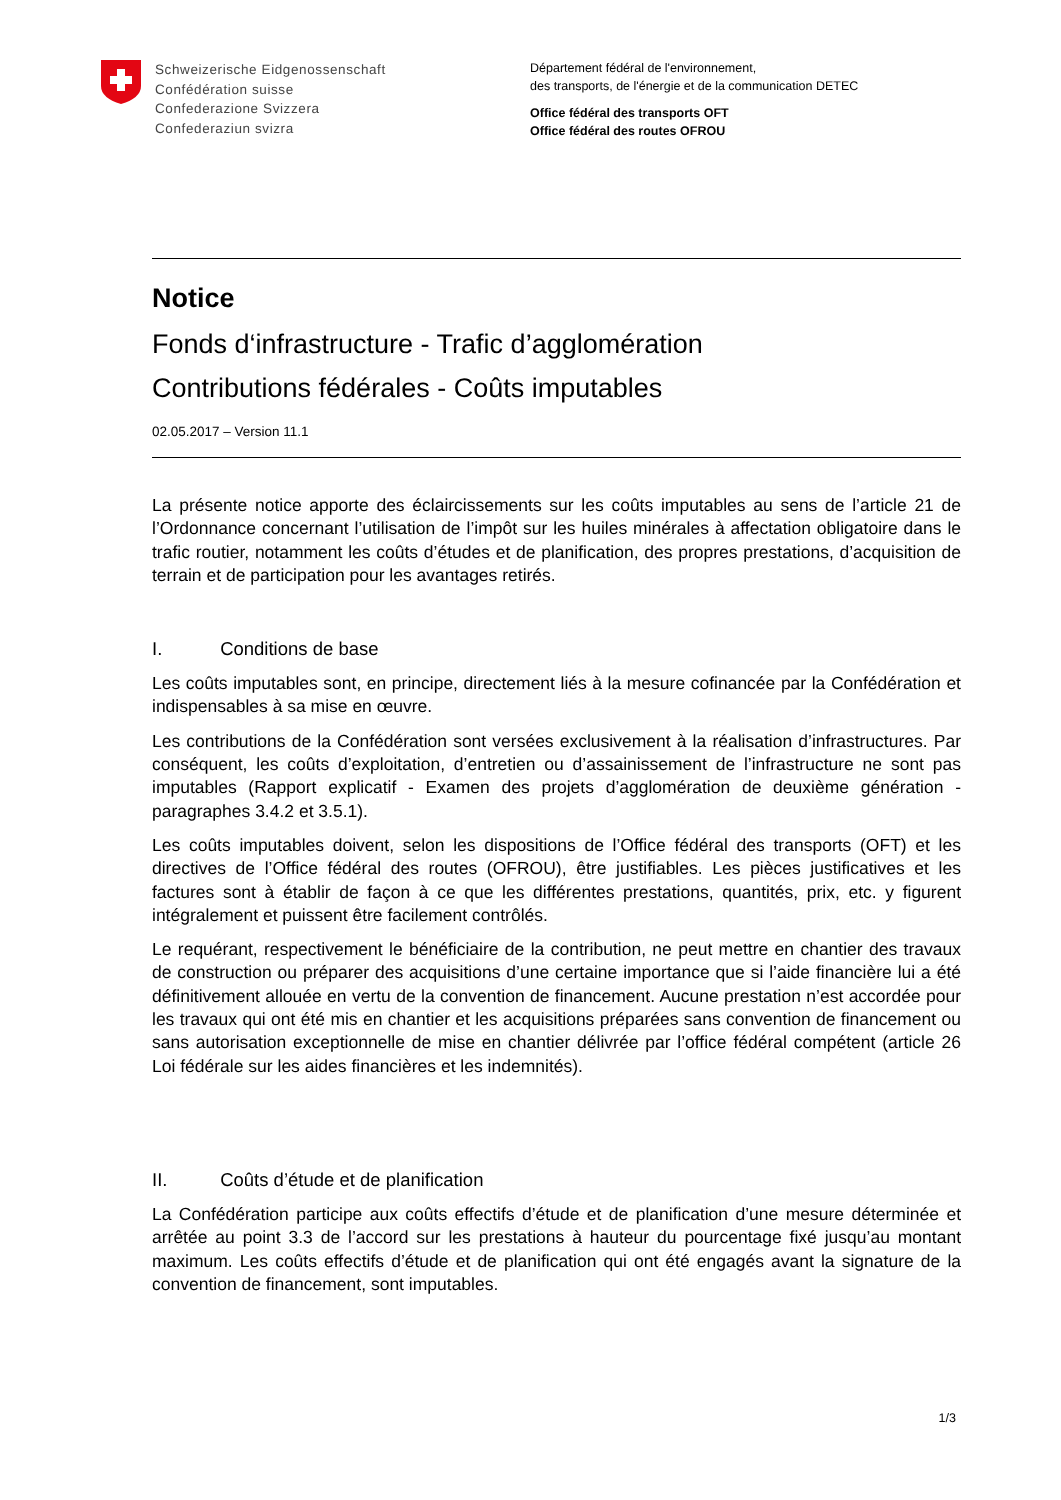Schweizerische Eidgenossenschaft
Confédération suisse
Confederazione Svizzera
Confederaziun svizra
Département fédéral de l'environnement,
des transports, de l'énergie et de la communication DETEC
Office fédéral des transports OFT
Office fédéral des routes OFROU
Notice
Fonds d‘infrastructure - Trafic d’agglomération
Contributions fédérales - Coûts imputables
02.05.2017 – Version 11.1
La présente notice apporte des éclaircissements sur les coûts imputables au sens de l’article 21 de l’Ordonnance concernant l’utilisation de l’impôt sur les huiles minérales à affectation obligatoire dans le trafic routier, notamment les coûts d’études et de planification, des propres prestations, d’acquisition de terrain et de participation pour les avantages retirés.
I. Conditions de base
Les coûts imputables sont, en principe, directement liés à la mesure cofinancée par la Confédération et indispensables à sa mise en œuvre.
Les contributions de la Confédération sont versées exclusivement à la réalisation d’infrastructures. Par conséquent, les coûts d’exploitation, d’entretien ou d’assainissement de l’infrastructure ne sont pas imputables (Rapport explicatif - Examen des projets d’agglomération de deuxième génération - paragraphes 3.4.2 et 3.5.1).
Les coûts imputables doivent, selon les dispositions de l’Office fédéral des transports (OFT) et les directives de l’Office fédéral des routes (OFROU), être justifiables. Les pièces justificatives et les factures sont à établir de façon à ce que les différentes prestations, quantités, prix, etc. y figurent intégralement et puissent être facilement contrôlés.
Le requérant, respectivement le bénéficiaire de la contribution, ne peut mettre en chantier des travaux de construction ou préparer des acquisitions d’une certaine importance que si l’aide financière lui a été définitivement allouée en vertu de la convention de financement. Aucune prestation n’est accordée pour les travaux qui ont été mis en chantier et les acquisitions préparées sans convention de financement ou sans autorisation exceptionnelle de mise en chantier délivrée par l’office fédéral compétent (article 26 Loi fédérale sur les aides financières et les indemnités).
II. Coûts d’étude et de planification
La Confédération participe aux coûts effectifs d’étude et de planification d’une mesure déterminée et arrêtée au point 3.3 de l’accord sur les prestations à hauteur du pourcentage fixé jusqu’au montant maximum. Les coûts effectifs d’étude et de planification qui ont été engagés avant la signature de la convention de financement, sont imputables.
1/3